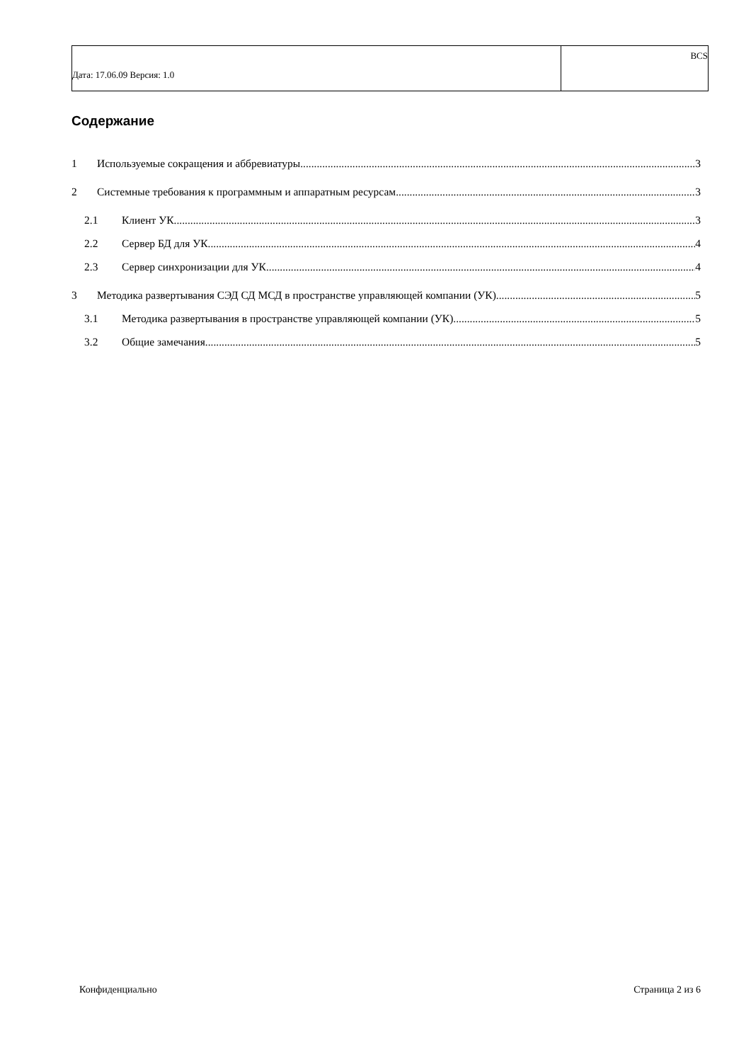| Дата: 17.06.09 Версия: 1.0 | BCS |
Содержание
1 Используемые сокращения и аббревиатуры 3
2 Системные требования к программным и аппаратным ресурсам 3
2.1 Клиент УК 3
2.2 Сервер БД для УК 4
2.3 Сервер синхронизации для УК 4
3 Методика развертывания СЭД СД МСД в пространстве управляющей компании (УК). 5
3.1 Методика развертывания в пространстве управляющей компании (УК). 5
3.2 Общие замечания 5
Конфиденциально Страница 2 из 6